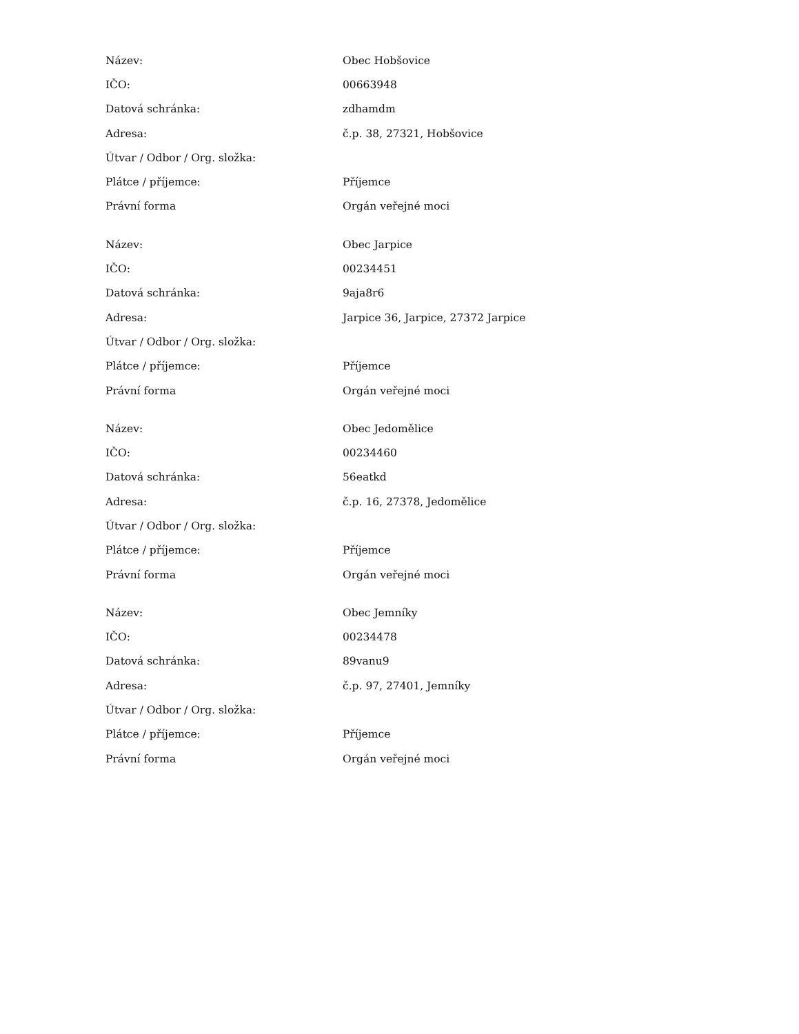| Název: | Obec Hobšovice |
| IČO: | 00663948 |
| Datová schránka: | zdhamdm |
| Adresa: | č.p. 38, 27321, Hobšovice |
| Útvar / Odbor / Org. složka: | |
| Plátce / příjemce: | Příjemce |
| Právní forma | Orgán veřejné moci |
| Název: | Obec Jarpice |
| IČO: | 00234451 |
| Datová schránka: | 9aja8r6 |
| Adresa: | Jarpice 36, Jarpice, 27372 Jarpice |
| Útvar / Odbor / Org. složka: | |
| Plátce / příjemce: | Příjemce |
| Právní forma | Orgán veřejné moci |
| Název: | Obec Jedomělice |
| IČO: | 00234460 |
| Datová schránka: | 56eatkd |
| Adresa: | č.p. 16, 27378, Jedomělice |
| Útvar / Odbor / Org. složka: | |
| Plátce / příjemce: | Příjemce |
| Právní forma | Orgán veřejné moci |
| Název: | Obec Jemníky |
| IČO: | 00234478 |
| Datová schránka: | 89vanu9 |
| Adresa: | č.p. 97, 27401, Jemníky |
| Útvar / Odbor / Org. složka: | |
| Plátce / příjemce: | Příjemce |
| Právní forma | Orgán veřejné moci |